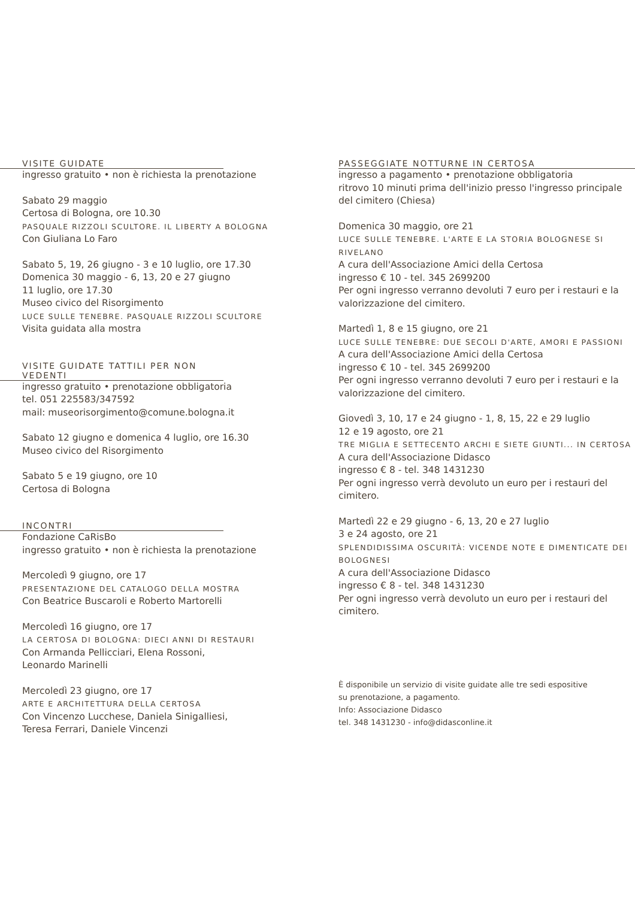VISITE GUIDATE
ingresso gratuito • non è richiesta la prenotazione
Sabato 29 maggio
Certosa di Bologna, ore 10.30
PASQUALE RIZZOLI SCULTORE. IL LIBERTY A BOLOGNA
Con Giuliana Lo Faro
Sabato 5, 19, 26 giugno - 3 e 10 luglio, ore 17.30
Domenica 30 maggio - 6, 13, 20 e 27 giugno
11 luglio, ore 17.30
Museo civico del Risorgimento
LUCE SULLE TENEBRE. PASQUALE RIZZOLI SCULTORE
Visita guidata alla mostra
VISITE GUIDATE TATTILI PER NON VEDENTI
ingresso gratuito • prenotazione obbligatoria
tel. 051 225583/347592
mail: museorisorgimento@comune.bologna.it
Sabato 12 giugno e domenica 4 luglio, ore 16.30
Museo civico del Risorgimento
Sabato 5 e 19 giugno, ore 10
Certosa di Bologna
INCONTRI
Fondazione CaRisBo
ingresso gratuito • non è richiesta la prenotazione
Mercoledì 9 giugno, ore 17
PRESENTAZIONE DEL CATALOGO DELLA MOSTRA
Con Beatrice Buscaroli e Roberto Martorelli
Mercoledì 16 giugno, ore 17
LA CERTOSA DI BOLOGNA: DIECI ANNI DI RESTAURI
Con Armanda Pellicciari, Elena Rossoni,
Leonardo Marinelli
Mercoledì 23 giugno, ore 17
ARTE E ARCHITETTURA DELLA CERTOSA
Con Vincenzo Lucchese, Daniela Sinigalliesi,
Teresa Ferrari, Daniele Vincenzi
PASSEGGIATE NOTTURNE IN CERTOSA
ingresso a pagamento • prenotazione obbligatoria
ritrovo 10 minuti prima dell'inizio presso l'ingresso principale del cimitero (Chiesa)
Domenica 30 maggio, ore 21
LUCE SULLE TENEBRE. L'ARTE E LA STORIA BOLOGNESE SI RIVELANO
A cura dell'Associazione Amici della Certosa
ingresso € 10 - tel. 345 2699200
Per ogni ingresso verranno devoluti 7 euro per i restauri e la valorizzazione del cimitero.
Martedì 1, 8 e 15 giugno, ore 21
LUCE SULLE TENEBRE: DUE SECOLI D'ARTE, AMORI E PASSIONI
A cura dell'Associazione Amici della Certosa
ingresso € 10 - tel. 345 2699200
Per ogni ingresso verranno devoluti 7 euro per i restauri e la valorizzazione del cimitero.
Giovedì 3, 10, 17 e 24 giugno - 1, 8, 15, 22 e 29 luglio
12 e 19 agosto, ore 21
TRE MIGLIA E SETTECENTO ARCHI E SIETE GIUNTI... IN CERTOSA
A cura dell'Associazione Didasco
ingresso € 8 - tel. 348 1431230
Per ogni ingresso verrà devoluto un euro per i restauri del cimitero.
Martedì 22 e 29 giugno - 6, 13, 20 e 27 luglio
3 e 24 agosto, ore 21
SPLENDIDISSIMA OSCURITÀ: VICENDE NOTE E DIMENTICATE DEI BOLOGNESI
A cura dell'Associazione Didasco
ingresso € 8 - tel. 348 1431230
Per ogni ingresso verrà devoluto un euro per i restauri del cimitero.
È disponibile un servizio di visite guidate alle tre sedi espositive
su prenotazione, a pagamento.
Info: Associazione Didasco
tel. 348 1431230 - info@didasconline.it